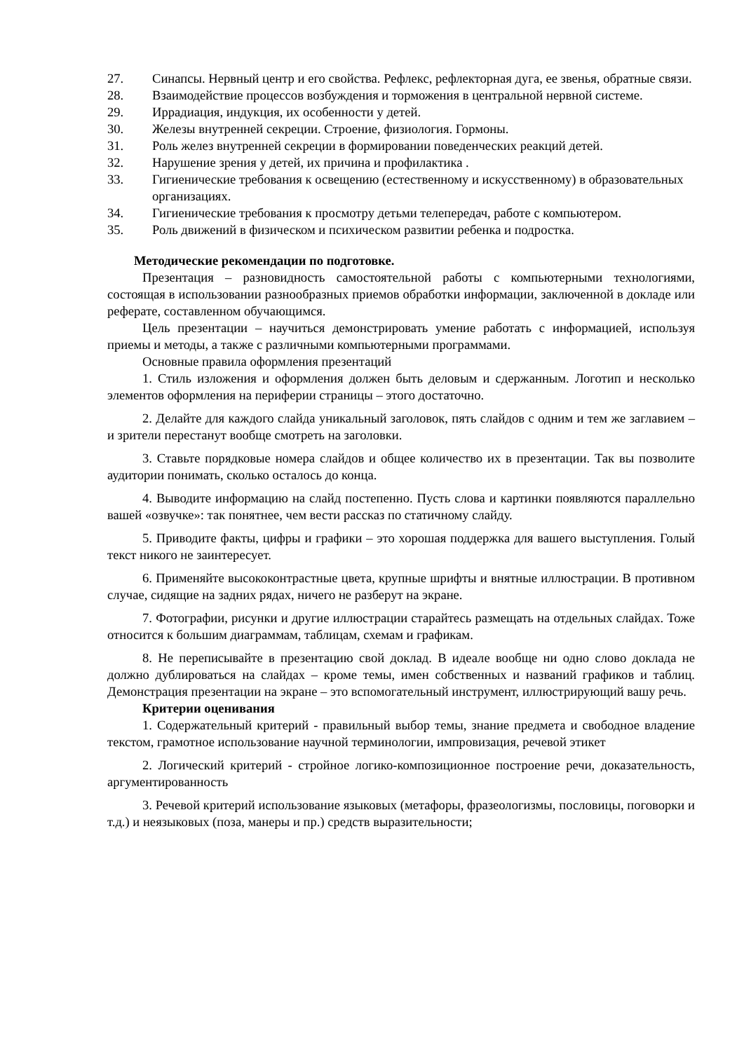27. Синапсы. Нервный центр и его свойства. Рефлекс, рефлекторная дуга, ее звенья, обратные связи.
28. Взаимодействие процессов возбуждения и торможения в центральной нервной системе.
29. Иррадиация, индукция, их особенности у детей.
30. Железы внутренней секреции. Строение, физиология. Гормоны.
31. Роль желез внутренней секреции в формировании поведенческих реакций детей.
32. Нарушение зрения у детей, их причина и профилактика .
33. Гигиенические требования к освещению (естественному и искусственному) в образовательных организациях.
34. Гигиенические требования к просмотру детьми телепередач, работе с компьютером.
35. Роль движений в физическом и психическом развитии ребенка и подростка.
Методические рекомендации по подготовке.
Презентация – разновидность самостоятельной работы с компьютерными технологиями, состоящая в использовании разнообразных приемов обработки информации, заключенной в докладе или реферате, составленном обучающимся.
Цель презентации – научиться демонстрировать умение работать с информацией, используя приемы и методы, а также с различными компьютерными программами.
Основные правила оформления презентаций
1. Стиль изложения и оформления должен быть деловым и сдержанным. Логотип и несколько элементов оформления на периферии страницы – этого достаточно.
2. Делайте для каждого слайда уникальный заголовок, пять слайдов с одним и тем же заглавием – и зрители перестанут вообще смотреть на заголовки.
3. Ставьте порядковые номера слайдов и общее количество их в презентации. Так вы позволите аудитории понимать, сколько осталось до конца.
4. Выводите информацию на слайд постепенно. Пусть слова и картинки появляются параллельно вашей «озвучке»: так понятнее, чем вести рассказ по статичному слайду.
5. Приводите факты, цифры и графики – это хорошая поддержка для вашего выступления. Голый текст никого не заинтересует.
6. Применяйте высококонтрастные цвета, крупные шрифты и внятные иллюстрации. В противном случае, сидящие на задних рядах, ничего не разберут на экране.
7. Фотографии, рисунки и другие иллюстрации старайтесь размещать на отдельных слайдах. Тоже относится к большим диаграммам, таблицам, схемам и графикам.
8. Не переписывайте в презентацию свой доклад. В идеале вообще ни одно слово доклада не должно дублироваться на слайдах – кроме темы, имен собственных и названий графиков и таблиц. Демонстрация презентации на экране – это вспомогательный инструмент, иллюстрирующий вашу речь.
Критерии оценивания
1. Содержательный критерий - правильный выбор темы, знание предмета и свободное владение текстом, грамотное использование научной терминологии, импровизация, речевой этикет
2. Логический критерий - стройное логико-композиционное построение речи, доказательность, аргументированность
3. Речевой критерий использование языковых (метафоры, фразеологизмы, пословицы, поговорки и т.д.) и неязыковых (поза, манеры и пр.) средств выразительности;